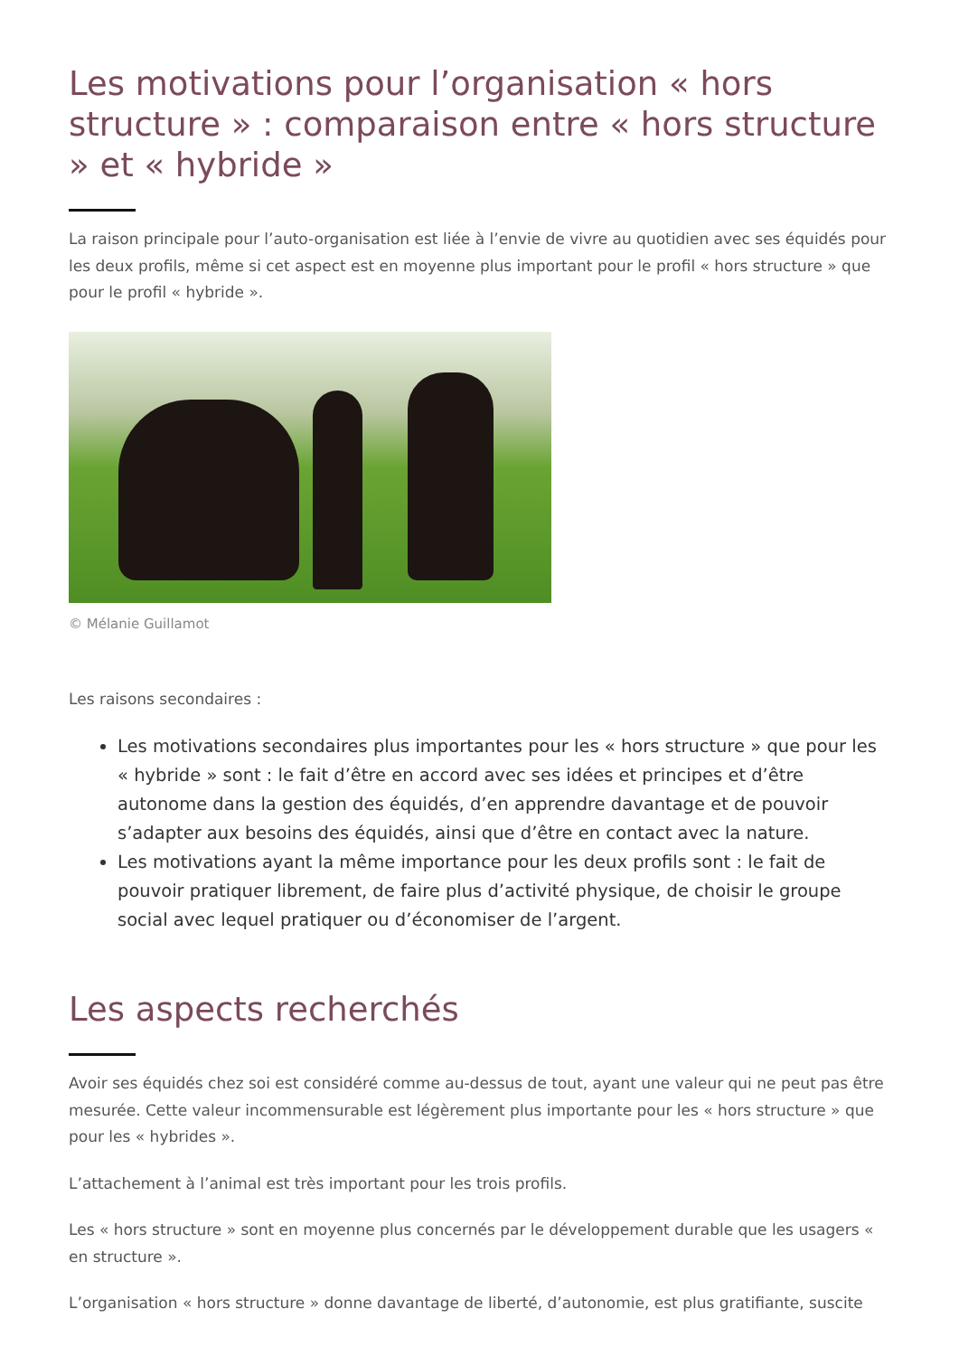Les motivations pour l’organisation « hors structure » : comparaison entre « hors structure » et « hybride »
La raison principale pour l’auto-organisation est liée à l’envie de vivre au quotidien avec ses équidés pour les deux profils, même si cet aspect est en moyenne plus important pour le profil « hors structure » que pour le profil « hybride ».
© Mélanie Guillamot
Les raisons secondaires :
Les motivations secondaires plus importantes pour les « hors structure » que pour les « hybride » sont : le fait d’être en accord avec ses idées et principes et d’être autonome dans la gestion des équidés, d’en apprendre davantage et de pouvoir s’adapter aux besoins des équidés, ainsi que d’être en contact avec la nature.
Les motivations ayant la même importance pour les deux profils sont : le fait de pouvoir pratiquer librement, de faire plus d’activité physique, de choisir le groupe social avec lequel pratiquer ou d’économiser de l’argent.
Les aspects recherchés
Avoir ses équidés chez soi est considéré comme au-dessus de tout, ayant une valeur qui ne peut pas être mesurée. Cette valeur incommensurable est légèrement plus importante pour les « hors structure » que pour les « hybrides ».
L’attachement à l’animal est très important pour les trois profils.
Les « hors structure » sont en moyenne plus concernés par le développement durable que les usagers « en structure ».
L’organisation « hors structure » donne davantage de liberté, d’autonomie, est plus gratifiante, suscite